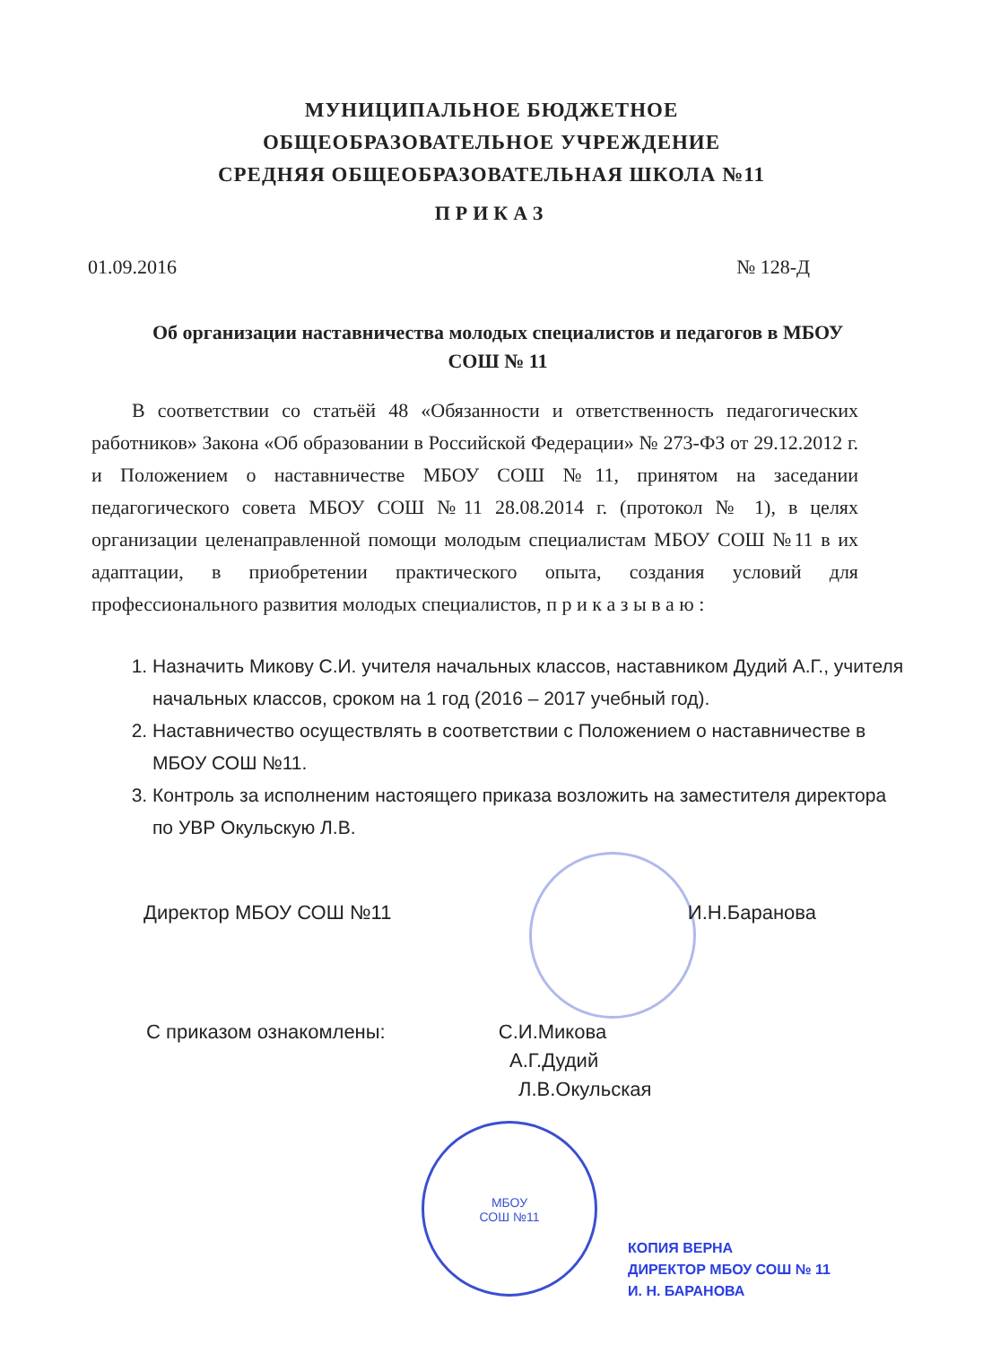МУНИЦИПАЛЬНОЕ БЮДЖЕТНОЕ
ОБЩЕОБРАЗОВАТЕЛЬНОЕ УЧРЕЖДЕНИЕ
СРЕДНЯЯ ОБЩЕОБРАЗОВАТЕЛЬНАЯ ШКОЛА №11
ПРИКАЗ
01.09.2016 № 128-Д
Об организации наставничества молодых специалистов и педагогов в МБОУ СОШ № 11
В соответствии со статьёй 48 «Обязанности и ответственность педагогических работников» Закона «Об образовании в Российской Федерации» № 273-ФЗ от 29.12.2012 г. и Положением о наставничестве МБОУ СОШ №11, принятом на заседании педагогического совета МБОУ СОШ №11 28.08.2014 г. (протокол № 1), в целях организации целенаправленной помощи молодым специалистам МБОУ СОШ №11 в их адаптации, в приобретении практического опыта, создания условий для профессионального развития молодых специалистов, п р и к а з ы в а ю :
1. Назначить Микову С.И. учителя начальных классов, наставником Дудий А.Г., учителя начальных классов, сроком на 1 год (2016 – 2017 учебный год).
2. Наставничество осуществлять в соответствии с Положением о наставничестве в МБОУ СОШ №11.
3. Контроль за исполненим настоящего приказа возложить на заместителя директора по УВР Окульскую Л.В.
Директор МБОУ СОШ №11 И.Н.Баранова
С приказом ознакомлены: С.И.Микова
А.Г.Дудий
Л.В.Окульская
МБОУ
СОШ №11
КОПИЯ ВЕРНА
ДИРЕКТОР МБОУ СОШ № 11
И. Н. БАРАНОВА